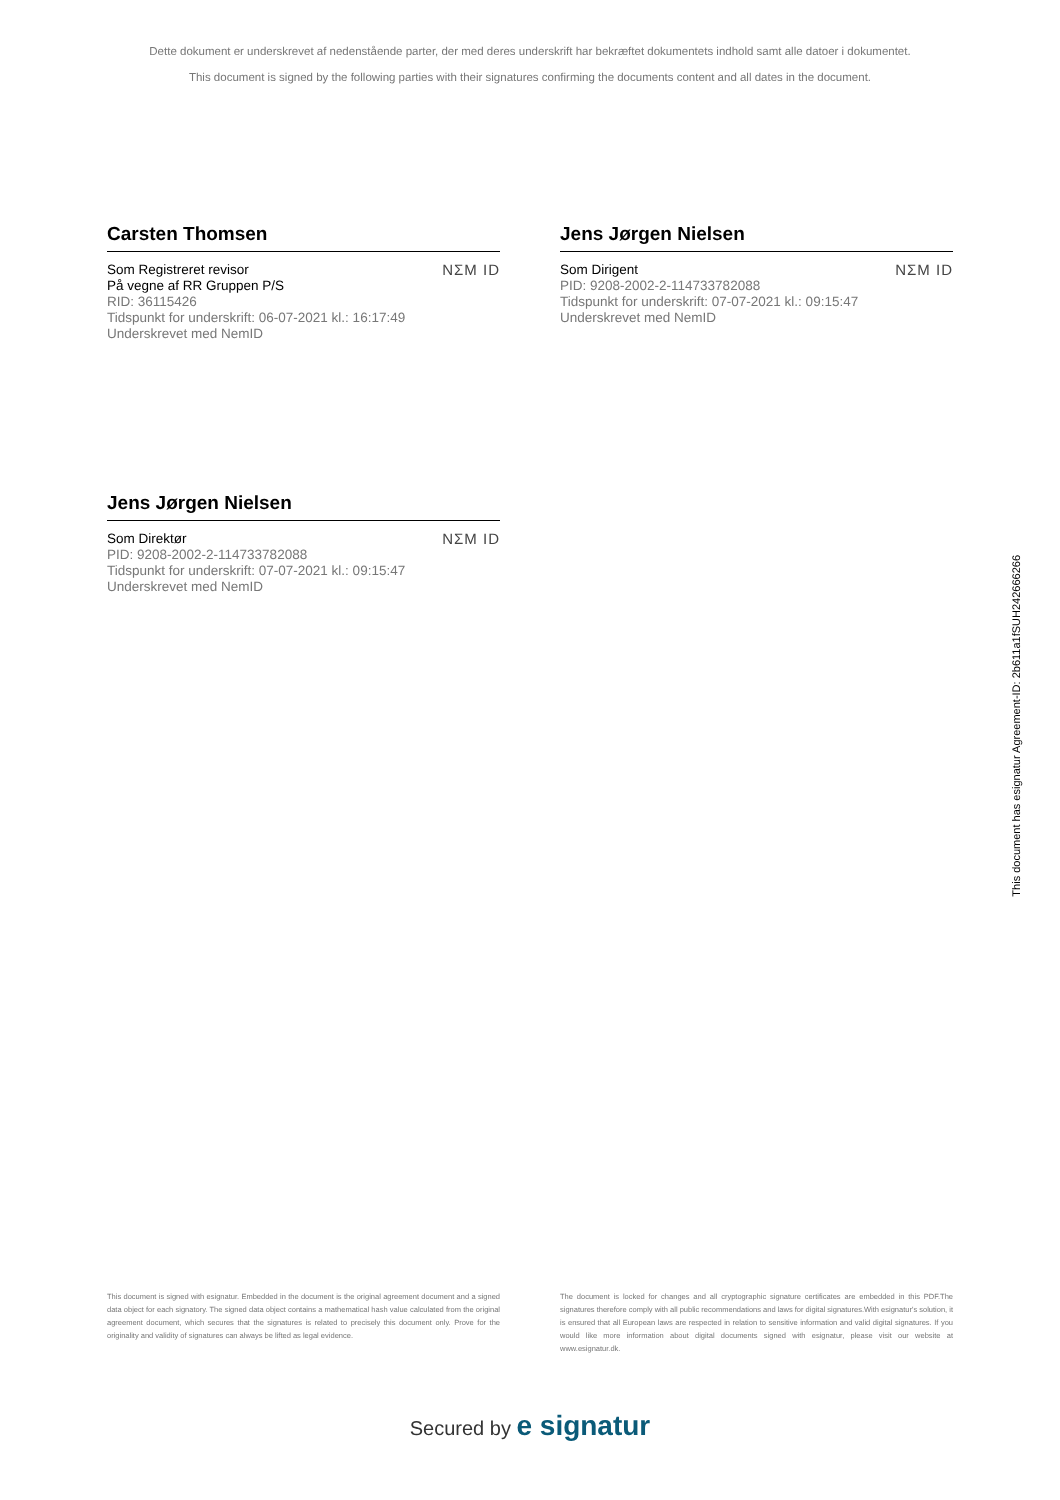Dette dokument er underskrevet af nedenstående parter, der med deres underskrift har bekræftet dokumentets indhold samt alle datoer i dokumentet.
This document is signed by the following parties with their signatures confirming the documents content and all dates in the document.
Carsten Thomsen
Som Registreret revisor
På vegne af RR Gruppen P/S
RID: 36115426
Tidspunkt for underskrift: 06-07-2021 kl.: 16:17:49
Underskrevet med NemID
NΣM ID
Jens Jørgen Nielsen
Som Dirigent
PID: 9208-2002-2-114733782088
Tidspunkt for underskrift: 07-07-2021 kl.: 09:15:47
Underskrevet med NemID
NΣM ID
Jens Jørgen Nielsen
Som Direktør
PID: 9208-2002-2-114733782088
Tidspunkt for underskrift: 07-07-2021 kl.: 09:15:47
Underskrevet med NemID
NΣM ID
This document has esignatur Agreement-ID: 2b611a1fSUH242666266
This document is signed with esignatur. Embedded in the document is the original agreement document and a signed data object for each signatory. The signed data object contains a mathematical hash value calculated from the original agreement document, which secures that the signatures is related to precisely this document only. Prove for the originality and validity of signatures can always be lifted as legal evidence.
The document is locked for changes and all cryptographic signature certificates are embedded in this PDF.The signatures therefore comply with all public recommendations and laws for digital signatures.With esignatur's solution, it is ensured that all European laws are respected in relation to sensitive information and valid digital signatures. If you would like more information about digital documents signed with esignatur, please visit our website at www.esignatur.dk.
Secured by e signatur